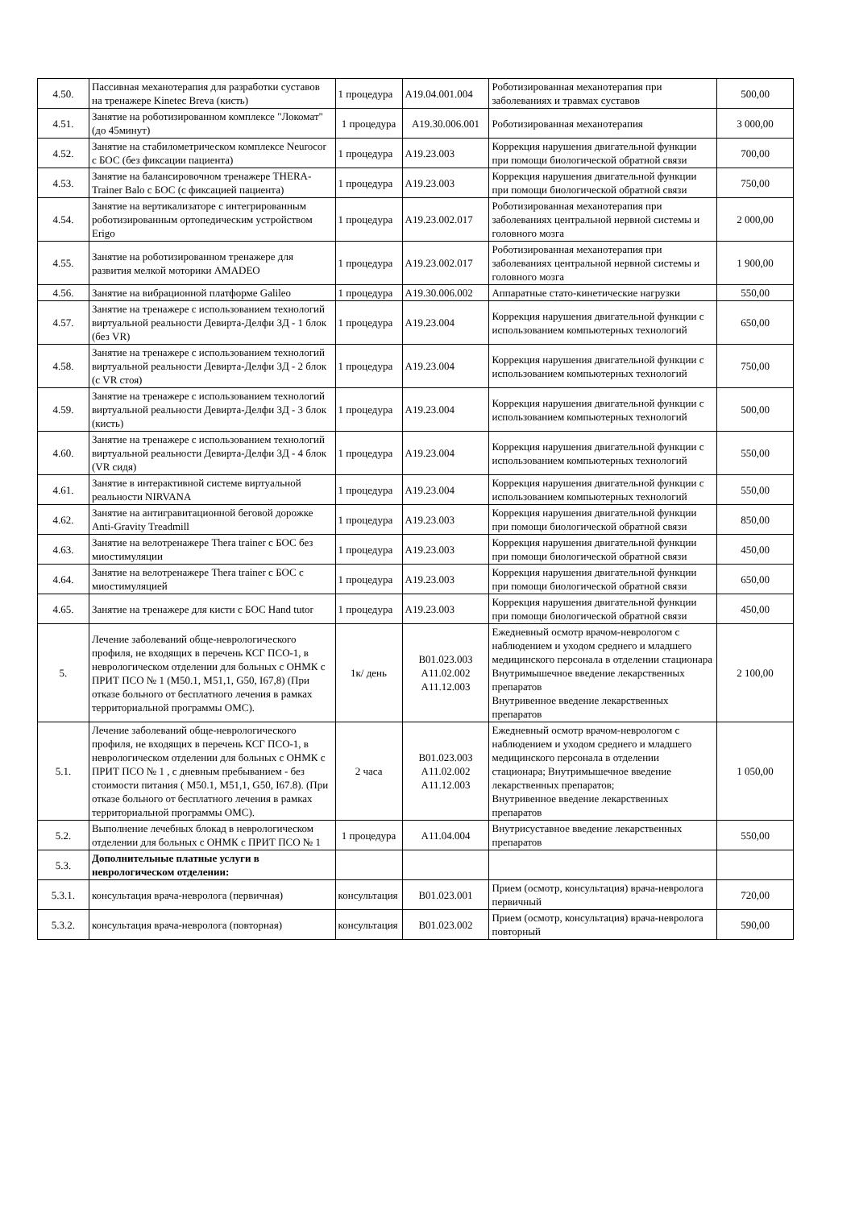| 4.50. | Пассивная механотерапия для разработки суставов на тренажере Kinetec Breva (кисть) | 1 процедура | A19.04.001.004 | Роботизированная механотерапия при заболеваниях и травмах суставов | 500,00 |
| 4.51. | Занятие на роботизированном комплексе "Локомат" (до 45минут) | 1 процедура | A19.30.006.001 | Роботизированная механотерапия | 3 000,00 |
| 4.52. | Занятие на стабилометрическом комплексе Neurocor с БОС (без фиксации пациента) | 1 процедура | A19.23.003 | Коррекция нарушения двигательной функции при помощи биологической обратной связи | 700,00 |
| 4.53. | Занятие на балансировочном тренажере THERA-Trainer Balo с БОС (с фиксацией пациента) | 1 процедура | A19.23.003 | Коррекция нарушения двигательной функции при помощи биологической обратной связи | 750,00 |
| 4.54. | Занятие на вертикализаторе с интегрированным роботизированным ортопедическим устройством Erigo | 1 процедура | A19.23.002.017 | Роботизированная механотерапия при заболеваниях центральной нервной системы и головного мозга | 2 000,00 |
| 4.55. | Занятие на роботизированном тренажере для развития мелкой моторики AMADEO | 1 процедура | A19.23.002.017 | Роботизированная механотерапия при заболеваниях центральной нервной системы и головного мозга | 1 900,00 |
| 4.56. | Занятие на вибрационной платформе Galileo | 1 процедура | A19.30.006.002 | Аппаратные стато-кинетические нагрузки | 550,00 |
| 4.57. | Занятие на тренажере с использованием технологий виртуальной реальности Девирта-Делфи 3Д - 1 блок (без VR) | 1 процедура | A19.23.004 | Коррекция нарушения двигательной функции с использованием компьютерных технологий | 650,00 |
| 4.58. | Занятие на тренажере с использованием технологий виртуальной реальности Девирта-Делфи 3Д - 2 блок (с VR стоя) | 1 процедура | A19.23.004 | Коррекция нарушения двигательной функции с использованием компьютерных технологий | 750,00 |
| 4.59. | Занятие на тренажере с использованием технологий виртуальной реальности Девирта-Делфи 3Д - 3 блок (кисть) | 1 процедура | A19.23.004 | Коррекция нарушения двигательной функции с использованием компьютерных технологий | 500,00 |
| 4.60. | Занятие на тренажере с использованием технологий виртуальной реальности Девирта-Делфи 3Д - 4 блок (VR сидя) | 1 процедура | A19.23.004 | Коррекция нарушения двигательной функции с использованием компьютерных технологий | 550,00 |
| 4.61. | Занятие в интерактивной системе виртуальной реальности NIRVANA | 1 процедура | A19.23.004 | Коррекция нарушения двигательной функции с использованием компьютерных технологий | 550,00 |
| 4.62. | Занятие на антигравитационной беговой дорожке Anti-Gravity Treadmill | 1 процедура | A19.23.003 | Коррекция нарушения двигательной функции при помощи биологической обратной связи | 850,00 |
| 4.63. | Занятие на велотренажере Thera trainer с БОС без миостимуляции | 1 процедура | A19.23.003 | Коррекция нарушения двигательной функции при помощи биологической обратной связи | 450,00 |
| 4.64. | Занятие на велотренажере Thera trainer с БОС с миостимуляцией | 1 процедура | A19.23.003 | Коррекция нарушения двигательной функции при помощи биологической обратной связи | 650,00 |
| 4.65. | Занятие на тренажере для кисти с БОС Hand tutor | 1 процедура | A19.23.003 | Коррекция нарушения двигательной функции при помощи биологической обратной связи | 450,00 |
| 5. | Лечение заболеваний обще-неврологического профиля, не входящих в перечень КСГ ПСО-1, в неврологическом отделении для больных с ОНМК с ПРИТ ПСО № 1 (M50.1, M51,1, G50, I67,8) (При отказе больного от бесплатного лечения в рамках территориальной программы ОМС). | 1к/ день | B01.023.003 A11.02.002 A11.12.003 | Ежедневный осмотр врачом-неврологом с наблюдением и уходом среднего и младшего медицинского персонала в отделении стационара Внутримышечное введение лекарственных препаратов Внутривенное введение лекарственных препаратов | 2 100,00 |
| 5.1. | Лечение заболеваний обще-неврологического профиля, не входящих в перечень КСГ ПСО-1, в неврологическом отделении для больных с ОНМК с ПРИТ ПСО № 1 , с дневным пребыванием - без стоимости питания ( M50.1, M51,1, G50, I67.8). (При отказе больного от бесплатного лечения в рамках территориальной программы ОМС). | 2 часа | B01.023.003 A11.02.002 A11.12.003 | Ежедневный осмотр врачом-неврологом с наблюдением и уходом среднего и младшего медицинского персонала в отделении стационара; Внутримышечное введение лекарственных препаратов; Внутривенное введение лекарственных препаратов | 1 050,00 |
| 5.2. | Выполнение лечебных блокад в неврологическом отделении для больных с ОНМК с ПРИТ ПСО № 1 | 1 процедура | A11.04.004 | Внутрисуставное введение лекарственных препаратов | 550,00 |
| 5.3. | Дополнительные платные услуги в неврологическом отделении: | | | | |
| 5.3.1. | консультация врача-невролога (первичная) | консультация | B01.023.001 | Прием (осмотр, консультация) врача-невролога первичный | 720,00 |
| 5.3.2. | консультация врача-невролога (повторная) | консультация | B01.023.002 | Прием (осмотр, консультация) врача-невролога повторный | 590,00 |